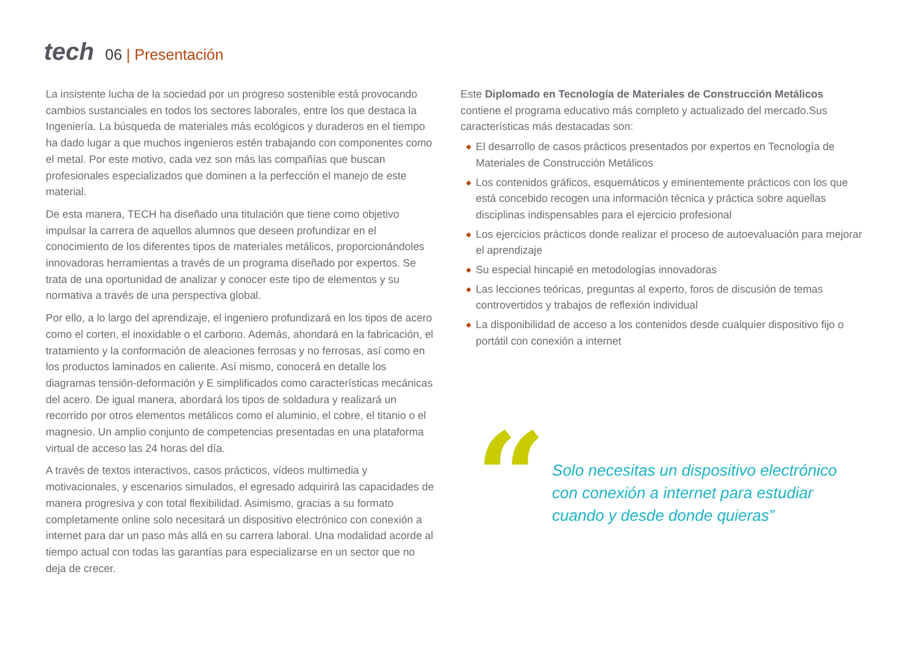tech
06 | Presentación
La insistente lucha de la sociedad por un progreso sostenible está provocando cambios sustanciales en todos los sectores laborales, entre los que destaca la Ingeniería. La búsqueda de materiales más ecológicos y duraderos en el tiempo ha dado lugar a que muchos ingenieros estén trabajando con componentes como el metal. Por este motivo, cada vez son más las compañías que buscan profesionales especializados que dominen a la perfección el manejo de este material.
De esta manera, TECH ha diseñado una titulación que tiene como objetivo impulsar la carrera de aquellos alumnos que deseen profundizar en el conocimiento de los diferentes tipos de materiales metálicos, proporcionándoles innovadoras herramientas a través de un programa diseñado por expertos. Se trata de una oportunidad de analizar y conocer este tipo de elementos y su normativa a través de una perspectiva global.
Por ello, a lo largo del aprendizaje, el ingeniero profundizará en los tipos de acero como el corten, el inoxidable o el carbono. Además, ahondará en la fabricación, el tratamiento y la conformación de aleaciones ferrosas y no ferrosas, así como en los productos laminados en caliente. Así mismo, conocerá en detalle los diagramas tensión-deformación y E simplificados como características mecánicas del acero. De igual manera, abordará los tipos de soldadura y realizará un recorrido por otros elementos metálicos como el aluminio, el cobre, el titanio o el magnesio. Un amplio conjunto de competencias presentadas en una plataforma virtual de acceso las 24 horas del día.
A través de textos interactivos, casos prácticos, vídeos multimedia y motivacionales, y escenarios simulados, el egresado adquirirá las capacidades de manera progresiva y con total flexibilidad. Asimismo, gracias a su formato completamente online solo necesitará un dispositivo electrónico con conexión a internet para dar un paso más allá en su carrera laboral. Una modalidad acorde al tiempo actual con todas las garantías para especializarse en un sector que no deja de crecer.
Este Diplomado en Tecnología de Materiales de Construcción Metálicos contiene el programa educativo más completo y actualizado del mercado.Sus características más destacadas son:
◆ El desarrollo de casos prácticos presentados por expertos en Tecnología de Materiales de Construcción Metálicos
◆ Los contenidos gráficos, esquemáticos y eminentemente prácticos con los que está concebido recogen una información técnica y práctica sobre aquellas disciplinas indispensables para el ejercicio profesional
◆ Los ejercicios prácticos donde realizar el proceso de autoevaluación para mejorar el aprendizaje
◆ Su especial hincapié en metodologías innovadoras
◆ Las lecciones teóricas, preguntas al experto, foros de discusión de temas controvertidos y trabajos de reflexión individual
◆ La disponibilidad de acceso a los contenidos desde cualquier dispositivo fijo o portátil con conexión a internet
“
Solo necesitas un dispositivo electrónico con conexión a internet para estudiar cuando y desde donde quieras”